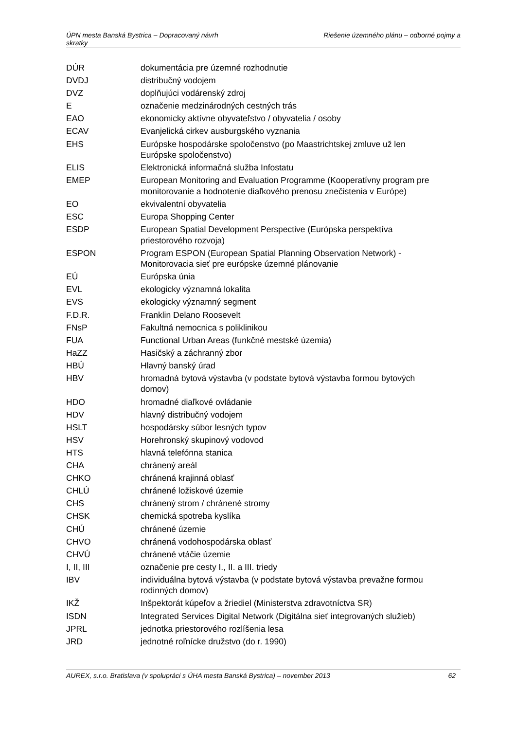Riešenie územného plánu – odborné pojmy a ÚPN mesta Banská Bystrica – Dopracovaný návrh
skratky
| DÚR | dokumentácia pre územné rozhodnutie |
| DVDJ | distribučný vodojem |
| DVZ | doplňujúci vodárenský zdroj |
| E | označenie medzinárodných cestných trás |
| EAO | ekonomicky aktívne obyvateľstvo / obyvatelia / osoby |
| ECAV | Evanjelická cirkev ausburgského vyznania |
| EHS | Európske hospodárske spoločenstvo (po Maastrichtskej zmluve už len Európske spoločenstvo) |
| ELIS | Elektronická informačná služba Infostatu |
| EMEP | European Monitoring and Evaluation Programme (Kooperatívny program pre monitorovanie a hodnotenie diaľkového prenosu znečistenia v Európe) |
| EO | ekvivalentní obyvatelia |
| ESC | Europa Shopping Center |
| ESDP | European Spatial Development Perspective (Európska perspektíva priestorového rozvoja) |
| ESPON | Program ESPON (European Spatial Planning Observation Network) - Monitorovacia sieť pre európske územné plánovanie |
| EÚ | Európska únia |
| EVL | ekologicky významná lokalita |
| EVS | ekologicky významný segment |
| F.D.R. | Franklin Delano Roosevelt |
| FNsP | Fakultná nemocnica s poliklinikou |
| FUA | Functional Urban Areas (funkčné mestské územia) |
| HaZZ | Hasičský a záchranný zbor |
| HBÚ | Hlavný banský úrad |
| HBV | hromadná bytová výstavba (v podstate bytová výstavba formou bytových domov) |
| HDO | hromadné diaľkové ovládanie |
| HDV | hlavný distribučný vodojem |
| HSLT | hospodársky súbor lesných typov |
| HSV | Horehronský skupinový vodovod |
| HTS | hlavná telefónna stanica |
| CHA | chránený areál |
| CHKO | chránená krajinná oblasť |
| CHLÚ | chránené ložiskové územie |
| CHS | chránený strom / chránené stromy |
| CHSK | chemická spotreba kyslíka |
| CHÚ | chránené územie |
| CHVO | chránená vodohospodárska oblasť |
| CHVÚ | chránené vtáčie územie |
| I, II, III | označenie pre cesty I., II. a III. triedy |
| IBV | individuálna bytová výstavba (v podstate bytová výstavba prevažne formou rodinných domov) |
| IKŽ | Inšpektorát kúpeľov a žriediel (Ministerstva zdravotníctva SR) |
| ISDN | Integrated Services Digital Network (Digitálna sieť integrovaných služieb) |
| JPRL | jednotka priestorového rozlíšenia lesa |
| JRD | jednotné roľnícke družstvo (do r. 1990) |
62 AUREX, s.r.o. Bratislava (v spolupráci s ÚHA mesta Banská Bystrica) – november 2013